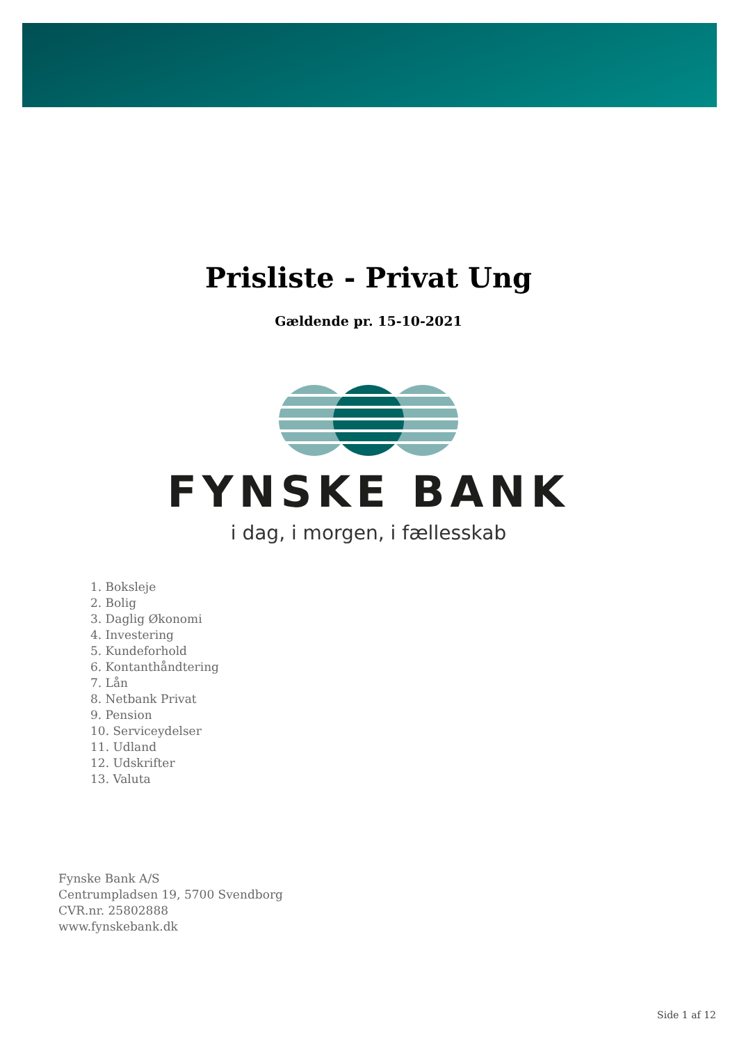Prisliste - Privat Ung
Gældende pr. 15-10-2021
FYNSKE BANK
i dag, i morgen, i fællesskab
1. Boksleje
2. Bolig
3. Daglig Økonomi
4. Investering
5. Kundeforhold
6. Kontanthåndtering
7. Lån
8. Netbank Privat
9. Pension
10. Serviceydelser
11. Udland
12. Udskrifter
13. Valuta
Fynske Bank A/S
Centrumpladsen 19, 5700 Svendborg
CVR.nr. 25802888
www.fynskebank.dk
Side 1 af 12